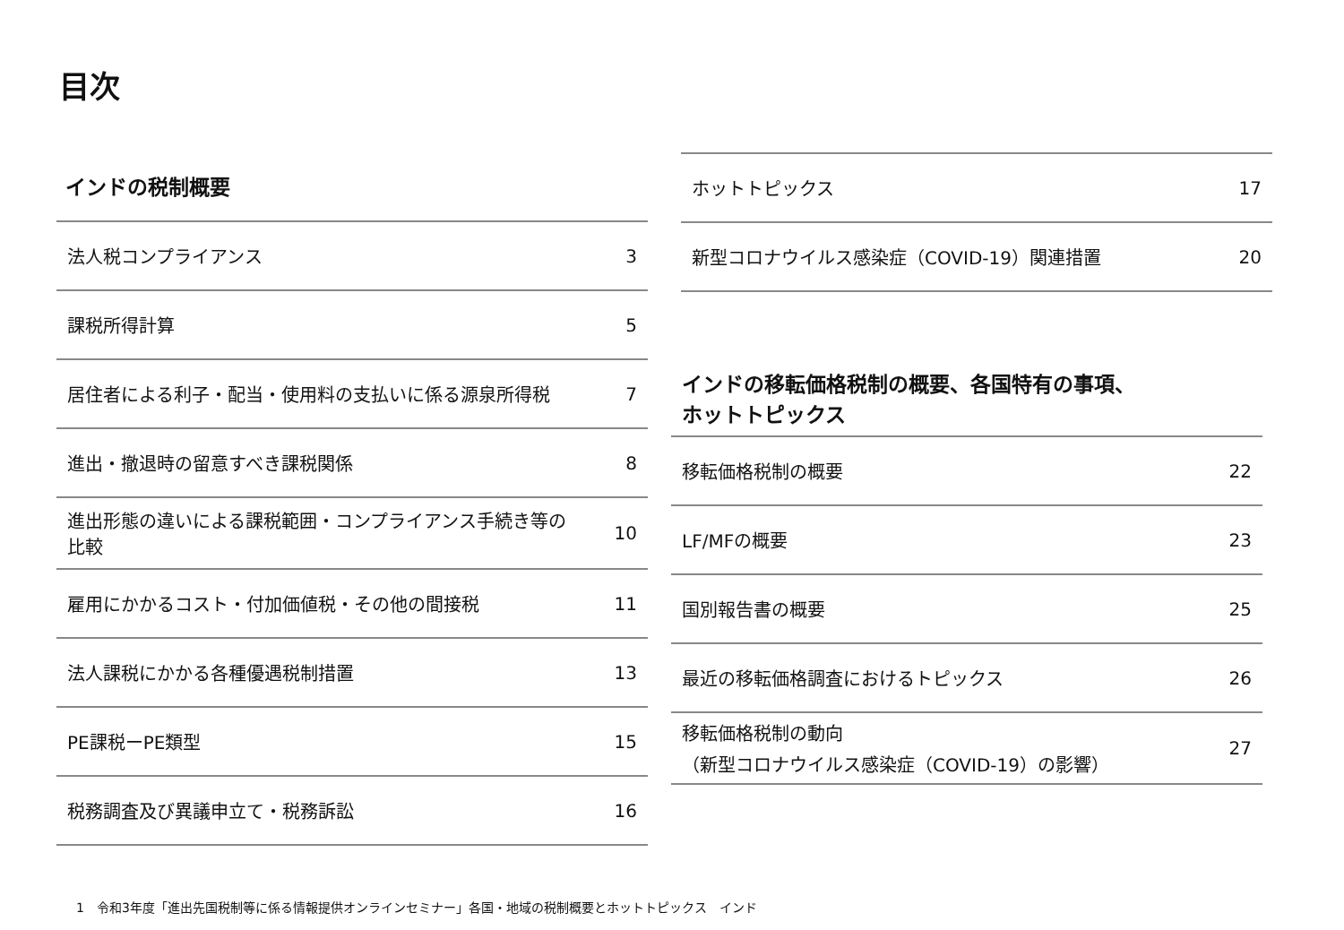目次
インドの税制概要
法人税コンプライアンス 3
課税所得計算 5
居住者による利子・配当・使用料の支払いに係る源泉所得税 7
進出・撤退時の留意すべき課税関係 8
進出形態の違いによる課税範囲・コンプライアンス手続き等の
比較 10
雇用にかかるコスト・付加価値税・その他の間接税 11
法人課税にかかる各種優遇税制措置 13
PE課税ーPE類型 15
税務調査及び異議申立て・税務訴訟 16
ホットトピックス 17
新型コロナウイルス感染症（COVID-19）関連措置 20
インドの移転価格税制の概要、各国特有の事項、
ホットトピックス
移転価格税制の概要 22
LF/MFの概要 23
国別報告書の概要 25
最近の移転価格調査におけるトピックス 26
移転価格税制の動向
（新型コロナウイルス感染症（COVID-19）の影響） 27
1　令和3年度「進出先国税制等に係る情報提供オンラインセミナー」各国・地域の税制概要とホットトピックス　インド